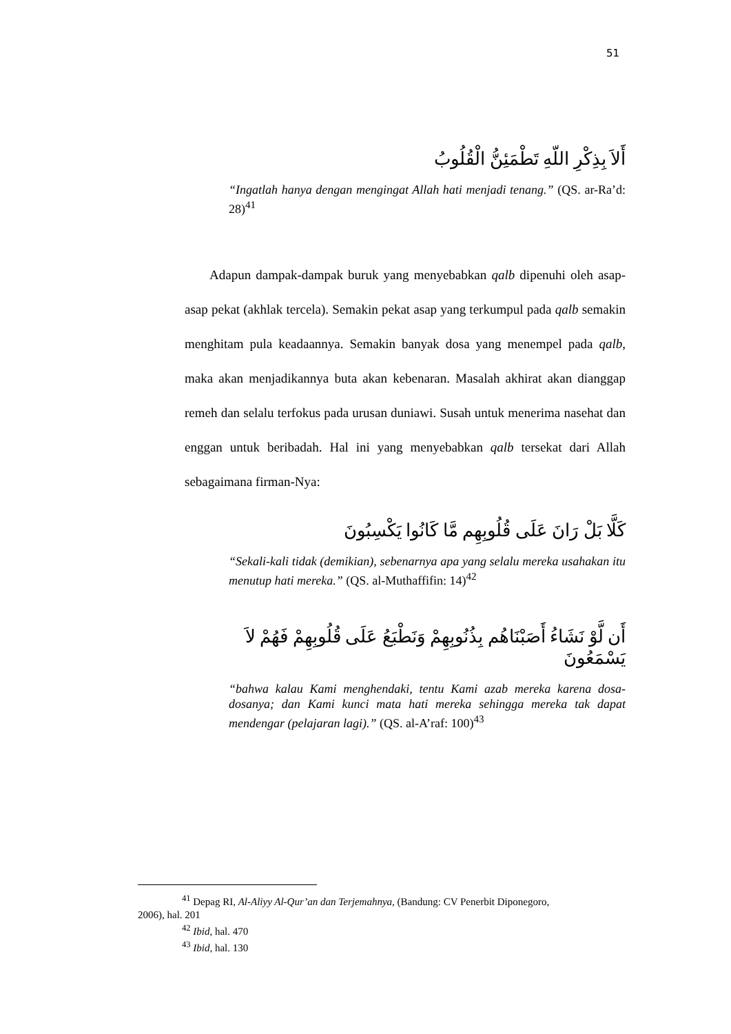51
أَلاَ بِذِكْرِ اللّهِ تَطْمَئِنُّ الْقُلُوبُ
“Ingatlah hanya dengan mengingat Allah hati menjadi tenang.” (QS. ar-Ra’d: 28)<sup>41</sup>
Adapun dampak-dampak buruk yang menyebabkan qalb dipenuhi oleh asap-asap pekat (akhlak tercela). Semakin pekat asap yang terkumpul pada qalb semakin menghitam pula keadaannya. Semakin banyak dosa yang menempel pada qalb, maka akan menjadikannya buta akan kebenaran. Masalah akhirat akan dianggap remeh dan selalu terfokus pada urusan duniawi. Susah untuk menerima nasehat dan enggan untuk beribadah. Hal ini yang menyebabkan qalb tersekat dari Allah sebagaimana firman-Nya:
كَلَّا بَلْ رَانَ عَلَى قُلُوبِهِم مَّا كَانُوا يَكْسِبُونَ
“Sekali-kali tidak (demikian), sebenarnya apa yang selalu mereka usahakan itu menutup hati mereka.” (QS. al-Muthaffifin: 14)<sup>42</sup>
أَن لَّوْ نَشَاءُ أَصَبْنَاهُم بِذُنُوبِهِمْ وَنَطْبَعُ عَلَى قُلُوبِهِمْ فَهُمْ لاَ يَسْمَعُونَ
“bahwa kalau Kami menghendaki, tentu Kami azab mereka karena dosa-dosanya; dan Kami kunci mata hati mereka sehingga mereka tak dapat mendengar (pelajaran lagi).” (QS. al-A’raf: 100)<sup>43</sup>
<sup>41</sup> Depag RI, Al-Aliyy Al-Qur’an dan Terjemahnya, (Bandung: CV Penerbit Diponegoro,
2006), hal. 201
<sup>42</sup> Ibid, hal. 470
<sup>43</sup> Ibid, hal. 130